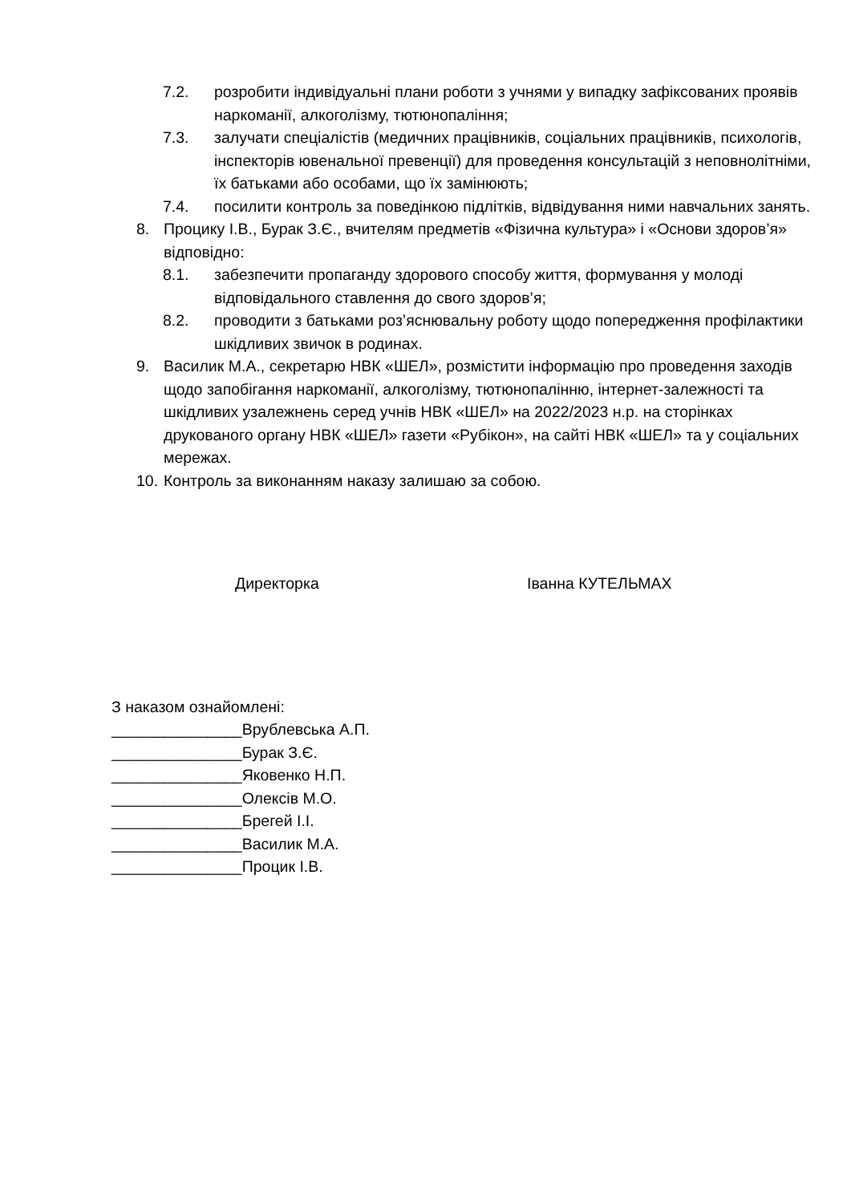7.2. розробити індивідуальні плани роботи з учнями у випадку зафіксованих проявів наркоманії, алкоголізму, тютюнопаління;
7.3. залучати спеціалістів (медичних працівників, соціальних працівників, психологів, інспекторів ювенальної превенції) для проведення консультацій з неповнолітніми, їх батьками або особами, що їх замінюють;
7.4. посилити контроль за поведінкою підлітків, відвідування ними навчальних занять.
8. Процику І.В., Бурак З.Є., вчителям предметів «Фізична культура» і «Основи здоров’я» відповідно:
8.1. забезпечити пропаганду здорового способу життя, формування у молоді відповідального ставлення до свого здоров’я;
8.2. проводити з батьками роз’яснювальну роботу щодо попередження профілактики шкідливих звичок в родинах.
9. Василик М.А., секретарю НВК «ШЕЛ», розмістити інформацію про проведення заходів щодо запобігання наркоманії, алкоголізму, тютюнопалінню, інтернет-залежності та шкідливих узалежнень серед учнів НВК «ШЕЛ» на 2022/2023 н.р. на сторінках друкованого органу НВК «ШЕЛ» газети «Рубікон», на сайті НВК «ШЕЛ» та у соціальних мережах.
10.
Контроль за виконанням наказу залишаю за собою.
Директорка Іванна КУТЕЛЬМАХ
З наказом ознайомлені:
_______________Врублевська А.П.
_______________Бурак З.Є.
_______________Яковенко Н.П.
_______________Олексів М.О.
_______________Брегей І.І.
_______________Василик М.А.
_______________Процик І.В.